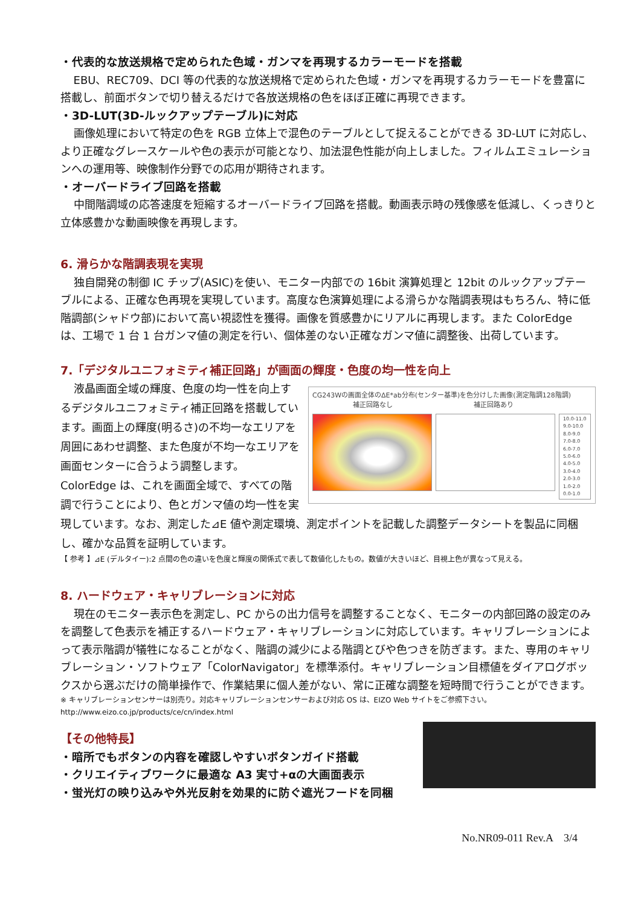・代表的な放送規格で定められた色域・ガンマを再現するカラーモードを搭載
EBU、REC709、DCI 等の代表的な放送規格で定められた色域・ガンマを再現するカラーモードを豊富に搭載し、前面ボタンで切り替えるだけで各放送規格の色をほぼ正確に再現できます。
・3D-LUT(3D-ルックアップテーブル)に対応
画像処理において特定の色を RGB 立体上で混色のテーブルとして捉えることができる 3D-LUT に対応し、より正確なグレースケールや色の表示が可能となり、加法混色性能が向上しました。フィルムエミュレーションへの運用等、映像制作分野での応用が期待されます。
・オーバードライブ回路を搭載
中間階調域の応答速度を短縮するオーバードライブ回路を搭載。動画表示時の残像感を低減し、くっきりと立体感豊かな動画映像を再現します。
6. 滑らかな階調表現を実現
独自開発の制御 IC チップ(ASIC)を使い、モニター内部での 16bit 演算処理と 12bit のルックアップテーブルによる、正確な色再現を実現しています。高度な色演算処理による滑らかな階調表現はもちろん、特に低階調部(シャドウ部)において高い視認性を獲得。画像を質感豊かにリアルに再現します。また ColorEdge は、工場で 1 台 1 台ガンマ値の測定を行い、個体差のない正確なガンマ値に調整後、出荷しています。
7.「デジタルユニフォミティ補正回路」が画面の輝度・色度の均一性を向上
CG243Wの画面全体のΔE*ab分布(センター基準)を色分けした画像(測定階調128階調)
補正回路なし 補正回路あり
10.0-11.0
9.0-10.0
8.0-9.0
7.0-8.0
6.0-7.0
5.0-6.0
4.0-5.0
3.0-4.0
2.0-3.0
1.0-2.0
0.0-1.0
液晶画面全域の輝度、色度の均一性を向上するデジタルユニフォミティ補正回路を搭載しています。画面上の輝度(明るさ)の不均一なエリアを周囲にあわせ調整、また色度が不均一なエリアを画面センターに合うよう調整します。ColorEdge は、これを画面全域で、すべての階調で行うことにより、色とガンマ値の均一性を実現しています。なお、測定した⊿E 値や測定環境、測定ポイントを記載した調整データシートを製品に同梱し、確かな品質を証明しています。
【 参考 】⊿E (デルタイー):2 点間の色の違いを色度と輝度の関係式で表して数値化したもの。数値が大きいほど、目視上色が異なって見える。
8. ハードウェア・キャリブレーションに対応
現在のモニター表示色を測定し、PC からの出力信号を調整することなく、モニターの内部回路の設定のみを調整して色表示を補正するハードウェア・キャリブレーションに対応しています。キャリブレーションによって表示階調が犠牲になることがなく、階調の減少による階調とびや色つきを防ぎます。また、専用のキャリブレーション・ソフトウェア「ColorNavigator」を標準添付。キャリブレーション目標値をダイアログボックスから選ぶだけの簡単操作で、作業結果に個人差がない、常に正確な調整を短時間で行うことができます。
※ キャリブレーションセンサーは別売り。対応キャリブレーションセンサーおよび対応 OS は、EIZO Web サイトをご参照下さい。
http://www.eizo.co.jp/products/ce/cn/index.html
【その他特長】
・暗所でもボタンの内容を確認しやすいボタンガイド搭載
・クリエイティブワークに最適な A3 実寸+αの大画面表示
・蛍光灯の映り込みや外光反射を効果的に防ぐ遮光フードを同梱
No.NR09-011 Rev.A　3/4